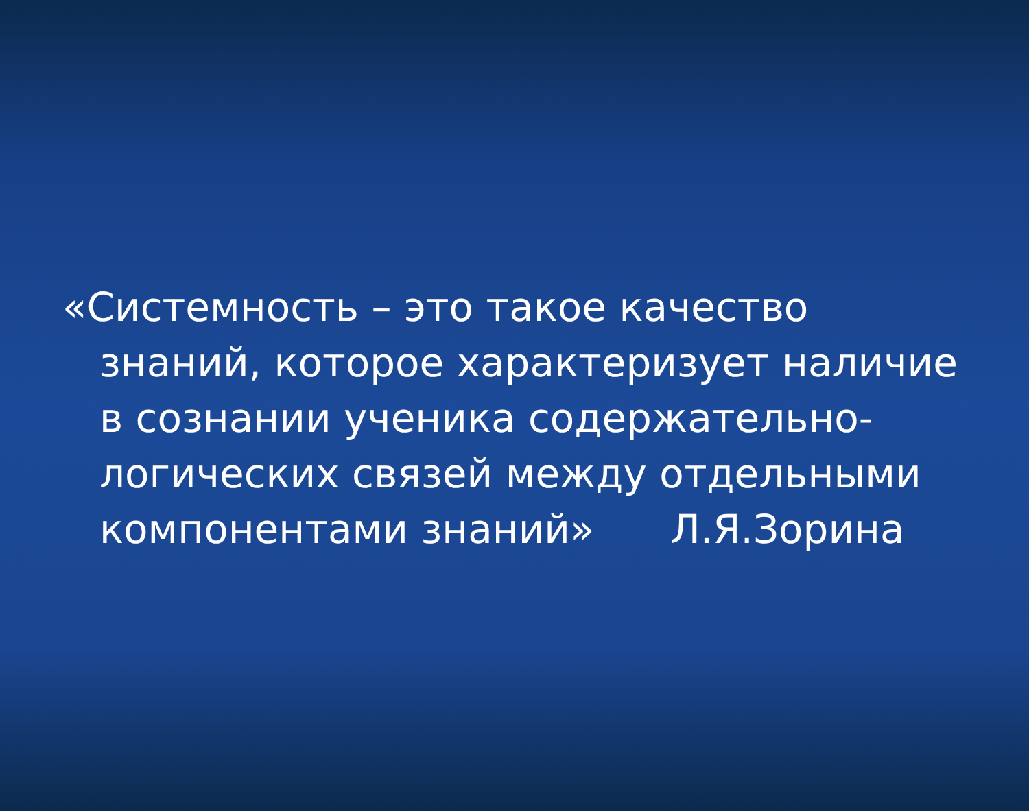«Системность – это такое качество знаний, которое характеризует наличие в сознании ученика содержательно-логических связей между отдельными компонентами знаний» Л.Я.Зорина